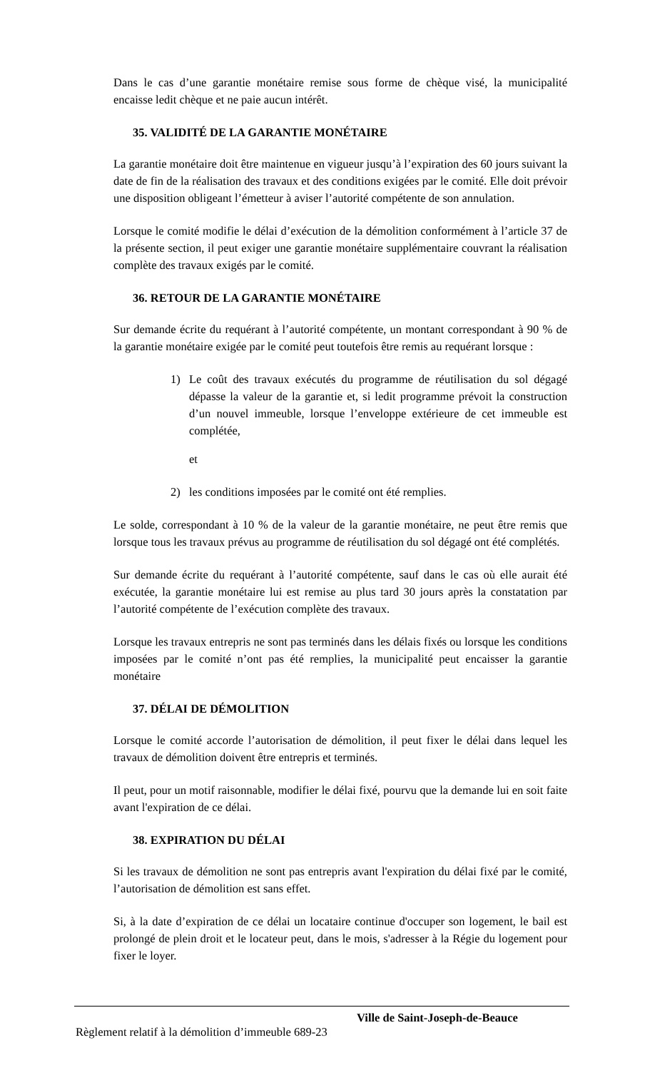Dans le cas d’une garantie monétaire remise sous forme de chèque visé, la municipalité encaisse ledit chèque et ne paie aucun intérêt.
35. VALIDITÉ DE LA GARANTIE MONÉTAIRE
La garantie monétaire doit être maintenue en vigueur jusqu’à l’expiration des 60 jours suivant la date de fin de la réalisation des travaux et des conditions exigées par le comité. Elle doit prévoir une disposition obligeant l’émetteur à aviser l’autorité compétente de son annulation.
Lorsque le comité modifie le délai d’exécution de la démolition conformément à l’article 37 de la présente section, il peut exiger une garantie monétaire supplémentaire couvrant la réalisation complète des travaux exigés par le comité.
36. RETOUR DE LA GARANTIE MONÉTAIRE
Sur demande écrite du requérant à l’autorité compétente, un montant correspondant à 90 % de la garantie monétaire exigée par le comité peut toutefois être remis au requérant lorsque :
1) Le coût des travaux exécutés du programme de réutilisation du sol dégagé dépasse la valeur de la garantie et, si ledit programme prévoit la construction d’un nouvel immeuble, lorsque l’enveloppe extérieure de cet immeuble est complétée,
et
2) les conditions imposées par le comité ont été remplies.
Le solde, correspondant à 10 % de la valeur de la garantie monétaire, ne peut être remis que lorsque tous les travaux prévus au programme de réutilisation du sol dégagé ont été complétés.
Sur demande écrite du requérant à l’autorité compétente, sauf dans le cas où elle aurait été exécutée, la garantie monétaire lui est remise au plus tard 30 jours après la constatation par l’autorité compétente de l’exécution complète des travaux.
Lorsque les travaux entrepris ne sont pas terminés dans les délais fixés ou lorsque les conditions imposées par le comité n’ont pas été remplies, la municipalité peut encaisser la garantie monétaire
37. DÉLAI DE DÉMOLITION
Lorsque le comité accorde l’autorisation de démolition, il peut fixer le délai dans lequel les travaux de démolition doivent être entrepris et terminés.
Il peut, pour un motif raisonnable, modifier le délai fixé, pourvu que la demande lui en soit faite avant l'expiration de ce délai.
38. EXPIRATION DU DÉLAI
Si les travaux de démolition ne sont pas entrepris avant l'expiration du délai fixé par le comité, l’autorisation de démolition est sans effet.
Si, à la date d’expiration de ce délai un locataire continue d'occuper son logement, le bail est prolongé de plein droit et le locateur peut, dans le mois, s'adresser à la Régie du logement pour fixer le loyer.
Ville de Saint-Joseph-de-Beauce
Règlement relatif à la démolition d’immeuble 689-23